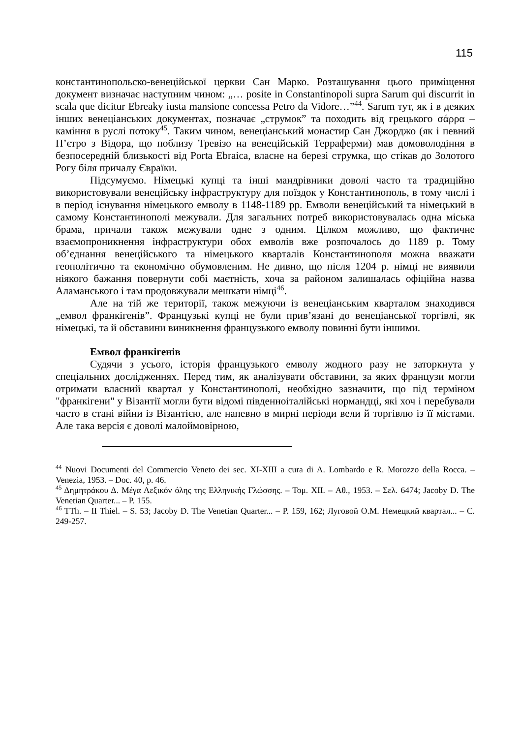115
константинопольско-венеційської церкви Сан Марко. Розташування цього приміщення документ визначає наступним чином: „… posite in Constantinopoli supra Sarum qui discurrit in scala que dicitur Ebreaky iusta mansione concessa Petro da Vidore…”<sup>44</sup>. Sarum тут, як і в деяких інших венеціанських документах, позначає „струмок” та походить від грецького σάρρα – каміння в руслі потоку<sup>45</sup>. Таким чином, венеціанський монастир Сан Джорджо (як і певний П’єтро з Відора, що поблизу Тревізо на венеційській Терраферми) мав домоволодіння в безпосередній близькості від Porta Ebraica, власне на березі струмка, що стікав до Золотого Рогу біля причалу Євраїки.
Підсумуємо. Німецькі купці та інші мандрівники доволі часто та традиційно використовували венеційську інфраструктуру для поїздок у Константинополь, в тому числі і в період існування німецького емволу в 1148-1189 рр. Емволи венеційський та німецький в самому Константинополі межували. Для загальних потреб використовувалась одна міська брама, причали також межували одне з одним. Цілком можливо, що фактичне взаємопроникнення інфраструктури обох емволів вже розпочалось до 1189 р. Тому об’єднання венеційського та німецького кварталів Константинополя можна вважати геополітично та економічно обумовленим. Не дивно, що після 1204 р. німці не виявили ніякого бажання повернути собі маєтність, хоча за районом залишалась офіційна назва Аламанського і там продовжували мешкати німці<sup>46</sup>.
Але на тій же території, також межуючи із венеціанським кварталом знаходився „емвол франкігенів”. Французькі купці не були прив’язані до венеціанської торгівлі, як німецькі, та й обставини виникнення французького емволу повинні бути іншими.
Емвол франкігенів
Судячи з усього, історія французького емволу жодного разу не заторкнута у спеціальних дослідженнях. Перед тим, як аналізувати обставини, за яких французи могли отримати власний квартал у Константинополі, необхідно зазначити, що під терміном "франкігени" у Візантії могли бути відомі південноіталійські нормандці, які хоч і перебували часто в стані війни із Візантією, але напевно в мирні періоди вели й торгівлю із її містами. Але така версія є доволі малоймовірною,
<sup>44</sup> Nuovi Documenti del Commercio Veneto dei sec. XI-XIII a cura di A. Lombardo e R. Morozzo della Rocca. – Venezia, 1953. – Doc. 40, p. 46.
<sup>45</sup> Δημητράκου Δ. Μέγα Λεξικόν όλης της Ελληνικής Γλώσσης. – Τομ. XII. – Αθ., 1953. – Σελ. 6474; Jacoby D. The Venetian Quarter... – P. 155.
<sup>46</sup> TTh. – II Thiel. – S. 53; Jacoby D. The Venetian Quarter... – P. 159, 162; Луговой О.М. Немецкий квартал... – С. 249-257.